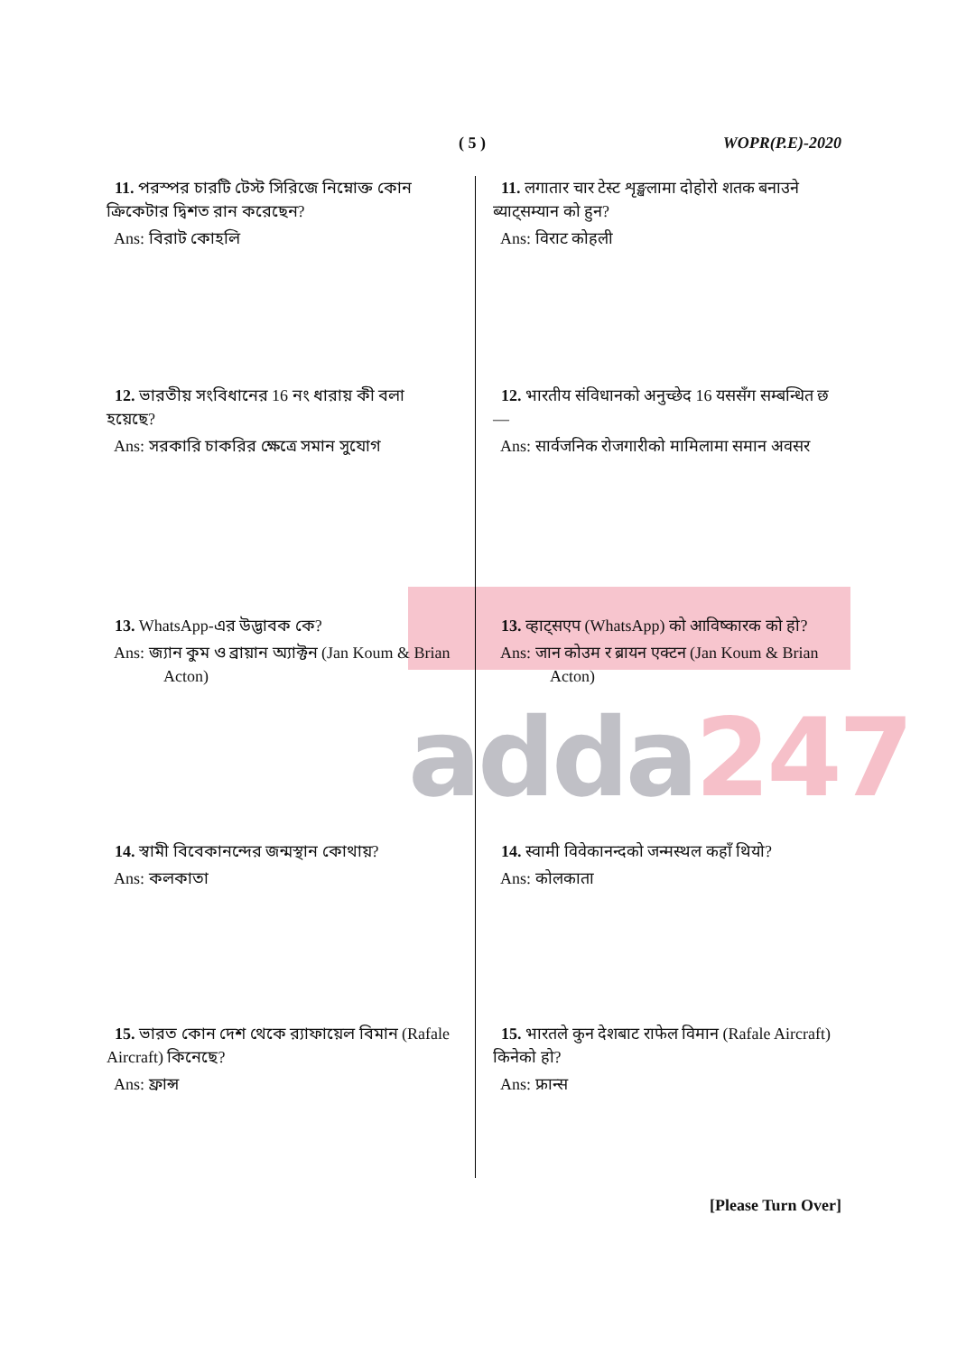adda247
( 5 ) WOPR(P.E)-2020
11. পরস্পর চারটি টেস্ট সিরিজে নিম্নোক্ত কোন ক্রিকেটার দ্বিশত রান করেছেন?
Ans: বিরাট কোহলি
12. ভারতীয় সংবিধানের 16 নং ধারায় কী বলা হয়েছে?
Ans: সরকারি চাকরির ক্ষেত্রে সমান সুযোগ
13. WhatsApp-এর উদ্ভাবক কে?
Ans: জ্যান কুম ও ব্রায়ান অ্যাক্টন (Jan Koum & Brian
Acton)
14. স্বামী বিবেকানন্দের জন্মস্থান কোথায়?
Ans: কলকাতা
15. ভারত কোন দেশ থেকে র‍্যাফায়েল বিমান (Rafale Aircraft) কিনেছে?
Ans: ফ্রান্স
11. लगातार चार टेस्ट शृङ्खलामा दोहोरो शतक बनाउने ब्याट्सम्यान को हुन?
Ans: विराट कोहली
12. भारतीय संविधानको अनुच्छेद 16 यससँग सम्बन्धित छ —
Ans: सार्वजनिक रोजगारीको मामिलामा समान अवसर
13. व्हाट्सएप (WhatsApp) को आविष्कारक को हो?
Ans: जान कोउम र ब्रायन एक्टन (Jan Koum & Brian
Acton)
14. स्वामी विवेकानन्दको जन्मस्थल कहाँ थियो?
Ans: कोलकाता
15. भारतले कुन देशबाट राफेल विमान (Rafale Aircraft) किनेको हो?
Ans: फ्रान्स
[Please Turn Over]